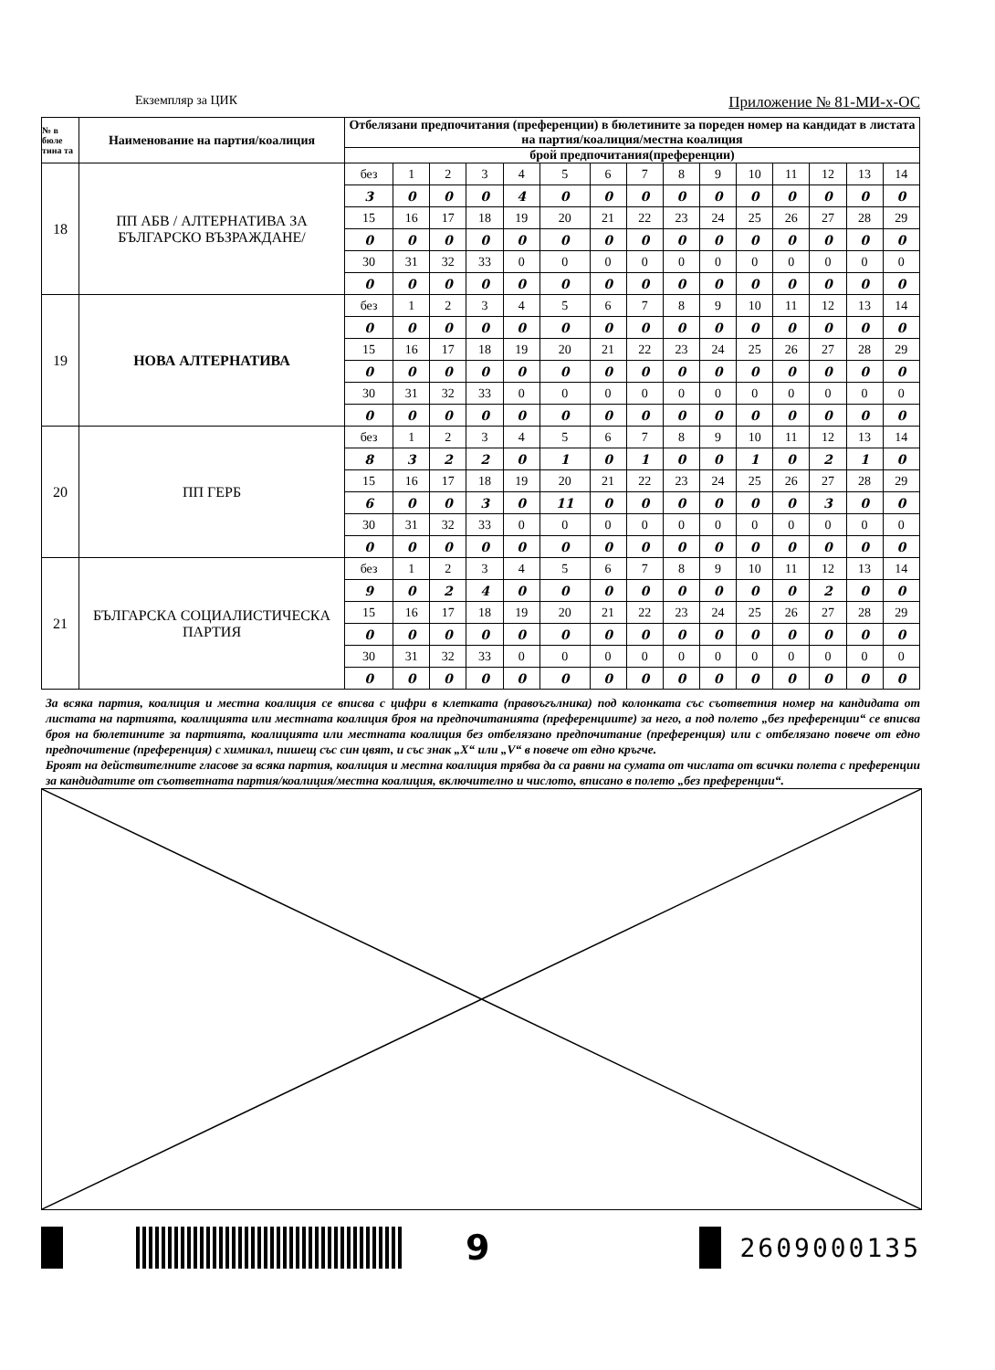Екземпляр за ЦИК Приложение № 81-МИ-х-ОС
| № в бюле тина та | Наименование на партия/коалиция | Отбелязани предпочитания (преференции) в бюлетините за пореден номер на кандидат в листата на партия/коалиция/местна коалиция | | | | | | | | | | | | | | |
| --- | --- | --- | --- | --- | --- | --- | --- | --- | --- | --- | --- | --- | --- | --- | --- | --- |
| | | брой предпочитания(преференции) | | | | | | | | | | | | | | |
| 18 | ПП АБВ / АЛТЕРНАТИВА ЗА БЪЛГАРСКО ВЪЗРАЖДАНЕ/ | без | 1 | 2 | 3 | 4 | 5 | 6 | 7 | 8 | 9 | 10 | 11 | 12 | 13 | 14 |
| | | 3 | 0 | 0 | 0 | 4 | 0 | 0 | 0 | 0 | 0 | 0 | 0 | 0 | 0 | 0 |
| | | 15 | 16 | 17 | 18 | 19 | 20 | 21 | 22 | 23 | 24 | 25 | 26 | 27 | 28 | 29 |
| | | 0 | 0 | 0 | 0 | 0 | 0 | 0 | 0 | 0 | 0 | 0 | 0 | 0 | 0 | 0 |
| | | 30 | 31 | 32 | 33 | 0 | 0 | 0 | 0 | 0 | 0 | 0 | 0 | 0 | 0 | 0 |
| | | 0 | 0 | 0 | 0 | 0 | 0 | 0 | 0 | 0 | 0 | 0 | 0 | 0 | 0 | 0 |
| 19 | НОВА АЛТЕРНАТИВА | без | 1 | 2 | 3 | 4 | 5 | 6 | 7 | 8 | 9 | 10 | 11 | 12 | 13 | 14 |
| | | 0 | 0 | 0 | 0 | 0 | 0 | 0 | 0 | 0 | 0 | 0 | 0 | 0 | 0 | 0 |
| | | 15 | 16 | 17 | 18 | 19 | 20 | 21 | 22 | 23 | 24 | 25 | 26 | 27 | 28 | 29 |
| | | 0 | 0 | 0 | 0 | 0 | 0 | 0 | 0 | 0 | 0 | 0 | 0 | 0 | 0 | 0 |
| | | 30 | 31 | 32 | 33 | 0 | 0 | 0 | 0 | 0 | 0 | 0 | 0 | 0 | 0 | 0 |
| | | 0 | 0 | 0 | 0 | 0 | 0 | 0 | 0 | 0 | 0 | 0 | 0 | 0 | 0 | 0 |
| 20 | ПП ГЕРБ | без | 1 | 2 | 3 | 4 | 5 | 6 | 7 | 8 | 9 | 10 | 11 | 12 | 13 | 14 |
| | | 8 | 3 | 2 | 2 | 0 | 1 | 0 | 1 | 0 | 0 | 1 | 0 | 2 | 1 | 0 |
| | | 15 | 16 | 17 | 18 | 19 | 20 | 21 | 22 | 23 | 24 | 25 | 26 | 27 | 28 | 29 |
| | | 6 | 0 | 0 | 3 | 0 | 11 | 0 | 0 | 0 | 0 | 0 | 0 | 3 | 0 | 0 |
| | | 30 | 31 | 32 | 33 | 0 | 0 | 0 | 0 | 0 | 0 | 0 | 0 | 0 | 0 | 0 |
| | | 0 | 0 | 0 | 0 | 0 | 0 | 0 | 0 | 0 | 0 | 0 | 0 | 0 | 0 | 0 |
| 21 | БЪЛГАРСКА СОЦИАЛИСТИЧЕСКА ПАРТИЯ | без | 1 | 2 | 3 | 4 | 5 | 6 | 7 | 8 | 9 | 10 | 11 | 12 | 13 | 14 |
| | | 9 | 0 | 2 | 4 | 0 | 0 | 0 | 0 | 0 | 0 | 0 | 0 | 2 | 0 | 0 |
| | | 15 | 16 | 17 | 18 | 19 | 20 | 21 | 22 | 23 | 24 | 25 | 26 | 27 | 28 | 29 |
| | | 0 | 0 | 0 | 0 | 0 | 0 | 0 | 0 | 0 | 0 | 0 | 0 | 0 | 0 | 0 |
| | | 30 | 31 | 32 | 33 | 0 | 0 | 0 | 0 | 0 | 0 | 0 | 0 | 0 | 0 | 0 |
| | | 0 | 0 | 0 | 0 | 0 | 0 | 0 | 0 | 0 | 0 | 0 | 0 | 0 | 0 | 0 |
За всяка партия, коалиция и местна коалиция се вписва с цифри в клетката (правоъгълника) под колонката със съответния номер на кандидата от листата на партията, коалицията или местната коалиция броя на предпочитанията (преференциите) за него, а под полето „без преференции“ се вписва броя на бюлетините за партията, коалицията или местната коалиция без отбелязано предпочитание (преференция) или с отбелязано повече от едно предпочитение (преференция) с химикал, пишещ със син цвят, и със знак „X“ или „V“ в повече от едно кръгче.
Броят на действителните гласове за всяка партия, коалиция и местна коалиция трябва да са равни на сумата от числата от всички полета с преференции за кандидатите от съответната партия/коалиция/местна коалиция, включително и числото, вписано в полето „без преференции“.
9
2609000135